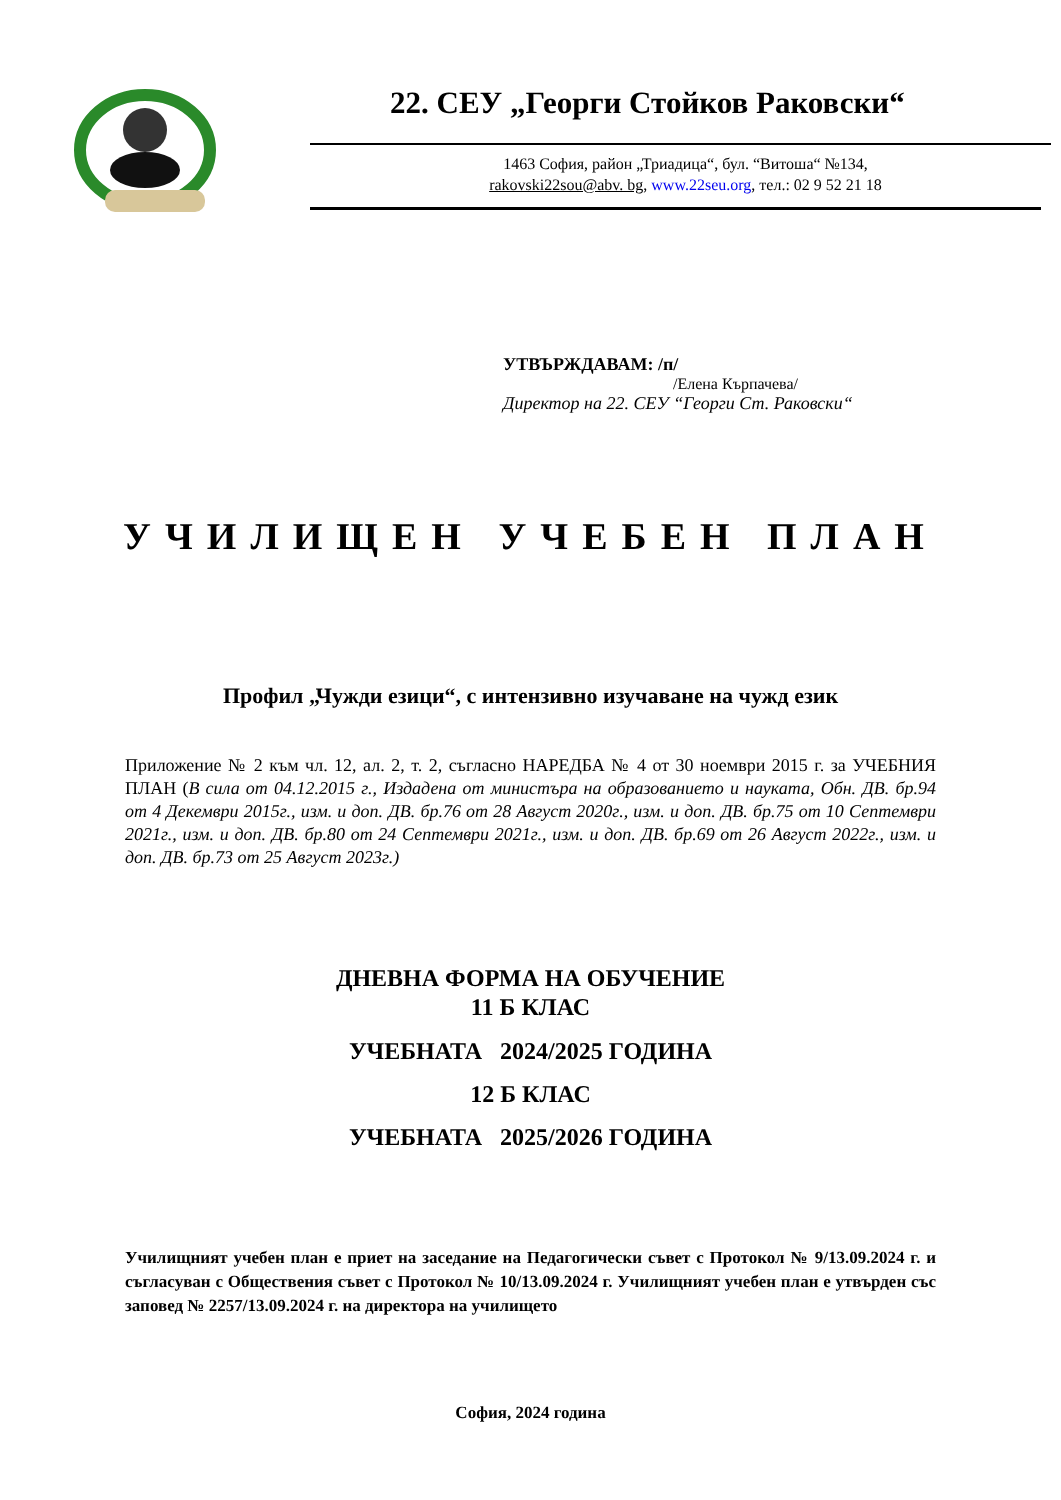22. СЕУ „Георги Стойков Раковски“
1463 София, район „Триадица“, бул. “Витоша“ №134,
rakovski22sou@abv. bg, www.22seu.org, тел.: 02 9 52 21 18
УТВЪРЖДАВАМ: /п/
/Елена Кърпачева/
Директор на 22. СЕУ “Георги Ст. Раковски“
УЧИЛИЩЕН УЧЕБЕН ПЛАН
Профил „Чужди езици“, с интензивно изучаване на чужд език
Приложение № 2 към чл. 12, ал. 2, т. 2, съгласно НАРЕДБА № 4 от 30 ноември 2015 г. за УЧЕБНИЯ ПЛАН (В сила от 04.12.2015 г., Издадена от министъра на образованието и науката, Обн. ДВ. бр.94 от 4 Декември 2015г., изм. и доп. ДВ. бр.76 от 28 Август 2020г., изм. и доп. ДВ. бр.75 от 10 Септември 2021г., изм. и доп. ДВ. бр.80 от 24 Септември 2021г., изм. и доп. ДВ. бр.69 от 26 Август 2022г., изм. и доп. ДВ. бр.73 от 25 Август 2023г.)
ДНЕВНА ФОРМА НА ОБУЧЕНИЕ
11 Б КЛАС
УЧЕБНАТА 2024/2025 ГОДИНА
12 Б КЛАС
УЧЕБНАТА 2025/2026 ГОДИНА
Училищният учебен план е приет на заседание на Педагогически съвет с Протокол № 9/13.09.2024 г. и съгласуван с Обществения съвет с Протокол № 10/13.09.2024 г. Училищният учебен план е утвърден със заповед № 2257/13.09.2024 г. на директора на училището
София, 2024 година